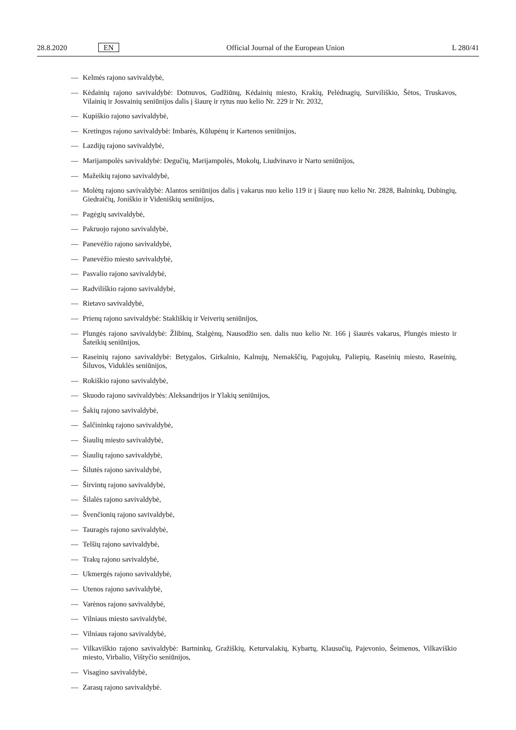28.8.2020 EN Official Journal of the European Union L 280/41
— Kelmės rajono savivaldybė,
— Kėdainių rajono savivaldybė: Dotnuvos, Gudžiūnų, Kėdainių miesto, Krakių, Pelėdnagių, Surviliškio, Šėtos, Truskavos, Vilainių ir Josvainių seniūnijos dalis į šiaurę ir rytus nuo kelio Nr. 229 ir Nr. 2032,
— Kupiškio rajono savivaldybė,
— Kretingos rajono savivaldybė: Imbarės, Kūlupėnų ir Kartenos seniūnijos,
— Lazdijų rajono savivaldybė,
— Marijampolės savivaldybė: Degučių, Marijampolės, Mokolų, Liudvinavo ir Narto seniūnijos,
— Mažeikių rajono savivaldybė,
— Molėtų rajono savivaldybė: Alantos seniūnijos dalis į vakarus nuo kelio 119 ir į šiaurę nuo kelio Nr. 2828, Balninkų, Dubingių, Giedraičių, Joniškio ir Videniškių seniūnijos,
— Pagėgių savivaldybė,
— Pakruojo rajono savivaldybė,
— Panevėžio rajono savivaldybė,
— Panevėžio miesto savivaldybė,
— Pasvalio rajono savivaldybė,
— Radviliškio rajono savivaldybė,
— Rietavo savivaldybė,
— Prienų rajono savivaldybė: Stakliškių ir Veiverių seniūnijos,
— Plungės rajono savivaldybė: Žlibinų, Stalgėnų, Nausodžio sen. dalis nuo kelio Nr. 166 į šiaurės vakarus, Plungės miesto ir Šateikių seniūnijos,
— Raseinių rajono savivaldybė: Betygalos, Girkalnio, Kalnujų, Nemakščių, Pagojukų, Paliepių, Raseinių miesto, Raseinių, Šiluvos, Viduklės seniūnijos,
— Rokiškio rajono savivaldybė,
— Skuodo rajono savivaldybės: Aleksandrijos ir Ylakių seniūnijos,
— Šakių rajono savivaldybė,
— Šalčininkų rajono savivaldybė,
— Šiaulių miesto savivaldybė,
— Šiaulių rajono savivaldybė,
— Šilutės rajono savivaldybė,
— Širvintų rajono savivaldybė,
— Šilalės rajono savivaldybė,
— Švenčionių rajono savivaldybė,
— Tauragės rajono savivaldybė,
— Telšių rajono savivaldybė,
— Trakų rajono savivaldybė,
— Ukmergės rajono savivaldybė,
— Utenos rajono savivaldybė,
— Varėnos rajono savivaldybė,
— Vilniaus miesto savivaldybė,
— Vilniaus rajono savivaldybė,
— Vilkaviškio rajono savivaldybė: Bartninkų, Gražiškių, Keturvalakių, Kybartų, Klausučių, Pajevonio, Šeimenos, Vilkaviškio miesto, Virbalio, Vištyčio seniūnijos,
— Visagino savivaldybė,
— Zarasų rajono savivaldybė.